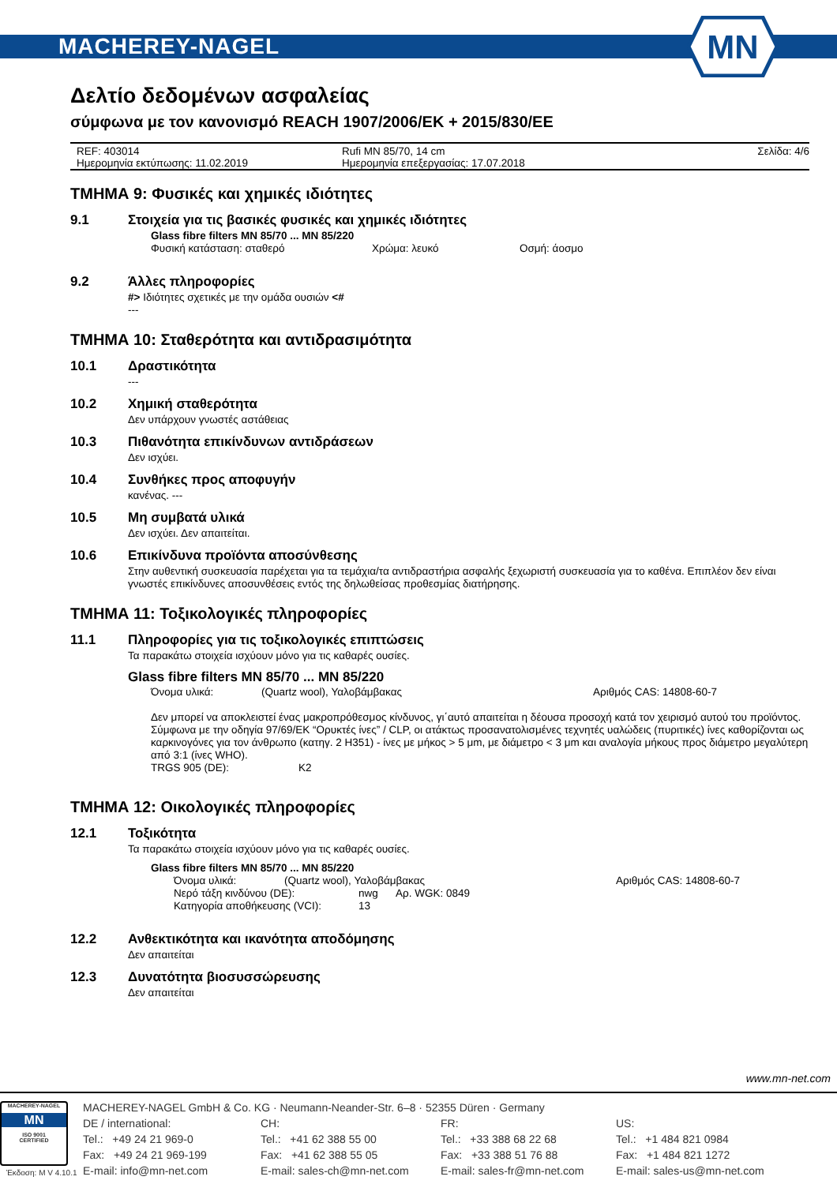MACHEREY-NAGEL
MN
Δελτίο δεδομένων ασφαλείας
σύμφωνα με τον κανονισμό REACH 1907/2006/ΕΚ + 2015/830/ΕΕ
REF: 403014 Rufi MN 85/70, 14 cm Σελίδα: 4/6
Ημερομηνία εκτύπωσης: 11.02.2019 Ημερομηνία επεξεργασίας: 17.07.2018
ΤΜΗΜΑ 9: Φυσικές και χημικές ιδιότητες
9.1 Στοιχεία για τις βασικές φυσικές και χημικές ιδιότητες
Glass fibre filters MN 85/70 ... MN 85/220
Φυσική κατάσταση: σταθερό Χρώμα: λευκό Οσμή: άοσμο
9.2 Άλλες πληροφορίες
#> Ιδιότητες σχετικές με την ομάδα ουσιών <#
---
ΤΜΗΜΑ 10: Σταθερότητα και αντιδρασιμότητα
10.1 Δραστικότητα
---
10.2 Χημική σταθερότητα
Δεν υπάρχουν γνωστές αστάθειας
10.3 Πιθανότητα επικίνδυνων αντιδράσεων
Δεν ισχύει.
10.4 Συνθήκες προς αποφυγήν
κανένας. ---
10.5 Μη συμβατά υλικά
Δεν ισχύει. Δεν απαιτείται.
10.6 Επικίνδυνα προϊόντα αποσύνθεσης
Στην αυθεντική συσκευασία παρέχεται για τα τεμάχια/τα αντιδραστήρια ασφαλής ξεχωριστή συσκευασία για το καθένα. Επιπλέον δεν είναι γνωστές επικίνδυνες αποσυνθέσεις εντός της δηλωθείσας προθεσμίας διατήρησης.
ΤΜΗΜΑ 11: Τοξικολογικές πληροφορίες
11.1 Πληροφορίες για τις τοξικολογικές επιπτώσεις
Τα παρακάτω στοιχεία ισχύουν μόνο για τις καθαρές ουσίες.
Glass fibre filters MN 85/70 ... MN 85/220
Όνομα υλικά: (Quartz wool), Υαλοβάμβακας Αριθμός CAS: 14808-60-7
Δεν μπορεί να αποκλειστεί ένας μακροπρόθεσμος κίνδυνος, γι΄αυτό απαιτείται η δέουσα προσοχή κατά τον χειρισμό αυτού του προϊόντος.
Σύμφωνα με την οδηγία 97/69/ΕΚ “Ορυκτές ίνες” / CLP, οι ατάκτως προσανατολισμένες τεχνητές υαλώδεις (πυριτικές) ίνες καθορίζονται ως καρκινογόνες για τον άνθρωπο (κατηγ. 2 H351) - ίνες με μήκος > 5 μm, με διάμετρο < 3 μm και αναλογία μήκους προς διάμετρο μεγαλύτερη από 3:1 (ίνες WHO).
TRGS 905 (DE): K2
ΤΜΗΜΑ 12: Οικολογικές πληροφορίες
12.1 Τοξικότητα
Τα παρακάτω στοιχεία ισχύουν μόνο για τις καθαρές ουσίες.
Glass fibre filters MN 85/70 ... MN 85/220
Όνομα υλικά: (Quartz wool), Υαλοβάμβακας Αριθμός CAS: 14808-60-7
Νερό τάξη κινδύνου (DE): nwg Αρ. WGK: 0849
Κατηγορία αποθήκευσης (VCI): 13
12.2 Ανθεκτικότητα και ικανότητα αποδόμησης
Δεν απαιτείται
12.3 Δυνατότητα βιοσυσσώρευσης
Δεν απαιτείται
www.mn-net.com
MACHEREY-NAGEL
MN
ISO 9001
CERTIFIED
MACHEREY-NAGEL GmbH & Co. KG · Neumann-Neander-Str. 6–8 · 52355 Düren · Germany
DE / international: CH: FR: US: Tel.: +49 24 21 969-0 Tel.: +41 62 388 55 00 Tel.: +33 388 68 22 68 Tel.: +1 484 821 0984 Fax: +49 24 21 969-199 Fax: +41 62 388 55 05 Fax: +33 388 51 76 88 Fax: +1 484 821 1272 E-mail: info@mn-net.com E-mail: sales-ch@mn-net.com E-mail: sales-fr@mn-net.com E-mail: sales-us@mn-net.com
Έκδοση: M V 4.10.1